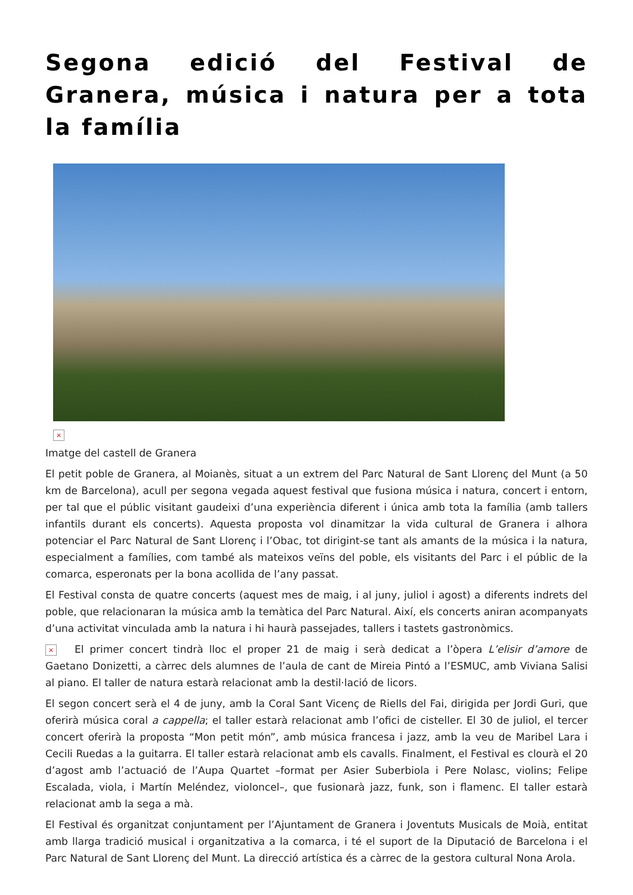Segona edició del Festival de Granera, música i natura per a tota la família
×
Imatge del castell de Granera
El petit poble de Granera, al Moianès, situat a un extrem del Parc Natural de Sant Llorenç del Munt (a 50 km de Barcelona), acull per segona vegada aquest festival que fusiona música i natura, concert i entorn, per tal que el públic visitant gaudeixi d’una experiència diferent i única amb tota la família (amb tallers infantils durant els concerts). Aquesta proposta vol dinamitzar la vida cultural de Granera i alhora potenciar el Parc Natural de Sant Llorenç i l’Obac, tot dirigint-se tant als amants de la música i la natura, especialment a famílies, com també als mateixos veïns del poble, els visitants del Parc i el públic de la comarca, esperonats per la bona acollida de l’any passat.
El Festival consta de quatre concerts (aquest mes de maig, i al juny, juliol i agost) a diferents indrets del poble, que relacionaran la música amb la temàtica del Parc Natural. Així, els concerts aniran acompanyats d’una activitat vinculada amb la natura i hi haurà passejades, tallers i tastets gastronòmics.
× El primer concert tindrà lloc el proper 21 de maig i serà dedicat a l’òpera L’elisir d’amore de Gaetano Donizetti, a càrrec dels alumnes de l’aula de cant de Mireia Pintó a l’ESMUC, amb Viviana Salisi al piano. El taller de natura estarà relacionat amb la destil·lació de licors.
El segon concert serà el 4 de juny, amb la Coral Sant Vicenç de Riells del Fai, dirigida per Jordi Guri, que oferirà música coral a cappella; el taller estarà relacionat amb l’ofici de cisteller. El 30 de juliol, el tercer concert oferirà la proposta “Mon petit món”, amb música francesa i jazz, amb la veu de Maribel Lara i Cecili Ruedas a la guitarra. El taller estarà relacionat amb els cavalls. Finalment, el Festival es clourà el 20 d’agost amb l’actuació de l’Aupa Quartet –format per Asier Suberbiola i Pere Nolasc, violins; Felipe Escalada, viola, i Martín Meléndez, violoncel–, que fusionarà jazz, funk, son i flamenc. El taller estarà relacionat amb la sega a mà.
El Festival és organitzat conjuntament per l’Ajuntament de Granera i Joventuts Musicals de Moià, entitat amb llarga tradició musical i organitzativa a la comarca, i té el suport de la Diputació de Barcelona i el Parc Natural de Sant Llorenç del Munt. La direcció artística és a càrrec de la gestora cultural Nona Arola.